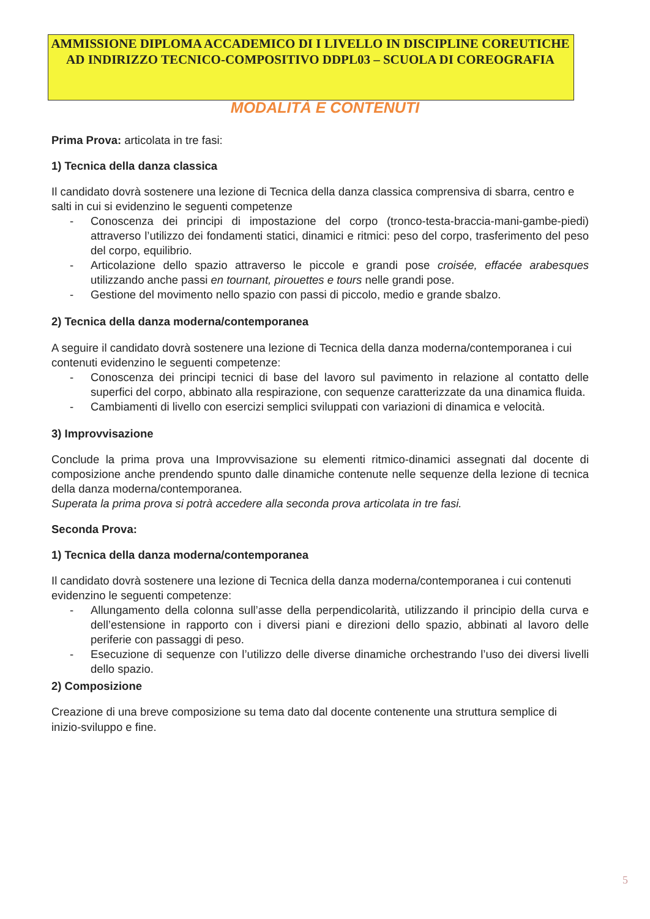AMMISSIONE DIPLOMA ACCADEMICO DI I LIVELLO IN DISCIPLINE COREUTICHE AD INDIRIZZO TECNICO-COMPOSITIVO DDPL03 – SCUOLA DI COREOGRAFIA
MODALITÀ E CONTENUTI
Prima Prova: articolata in tre fasi:
1) Tecnica della danza classica
Il candidato dovrà sostenere una lezione di Tecnica della danza classica comprensiva di sbarra, centro e salti in cui si evidenzino le seguenti competenze
- Conoscenza dei principi di impostazione del corpo (tronco-testa-braccia-mani-gambe-piedi) attraverso l’utilizzo dei fondamenti statici, dinamici e ritmici: peso del corpo, trasferimento del peso del corpo, equilibrio.
- Articolazione dello spazio attraverso le piccole e grandi pose croisée, effacée arabesques utilizzando anche passi en tournant, pirouettes e tours nelle grandi pose.
- Gestione del movimento nello spazio con passi di piccolo, medio e grande sbalzo.
2) Tecnica della danza moderna/contemporanea
A seguire il candidato dovrà sostenere una lezione di Tecnica della danza moderna/contemporanea i cui contenuti evidenzino le seguenti competenze:
- Conoscenza dei principi tecnici di base del lavoro sul pavimento in relazione al contatto delle superfici del corpo, abbinato alla respirazione, con sequenze caratterizzate da una dinamica fluida.
- Cambiamenti di livello con esercizi semplici sviluppati con variazioni di dinamica e velocità.
3) Improvvisazione
Conclude la prima prova una Improvvisazione su elementi ritmico-dinamici assegnati dal docente di composizione anche prendendo spunto dalle dinamiche contenute nelle sequenze della lezione di tecnica della danza moderna/contemporanea.
Superata la prima prova si potrà accedere alla seconda prova articolata in tre fasi.
Seconda Prova:
1) Tecnica della danza moderna/contemporanea
Il candidato dovrà sostenere una lezione di Tecnica della danza moderna/contemporanea i cui contenuti evidenzino le seguenti competenze:
- Allungamento della colonna sull’asse della perpendicolarità, utilizzando il principio della curva e dell’estensione in rapporto con i diversi piani e direzioni dello spazio, abbinati al lavoro delle periferie con passaggi di peso.
- Esecuzione di sequenze con l’utilizzo delle diverse dinamiche orchestrando l’uso dei diversi livelli dello spazio.
2) Composizione
Creazione di una breve composizione su tema dato dal docente contenente una struttura semplice di inizio-sviluppo e fine.
5